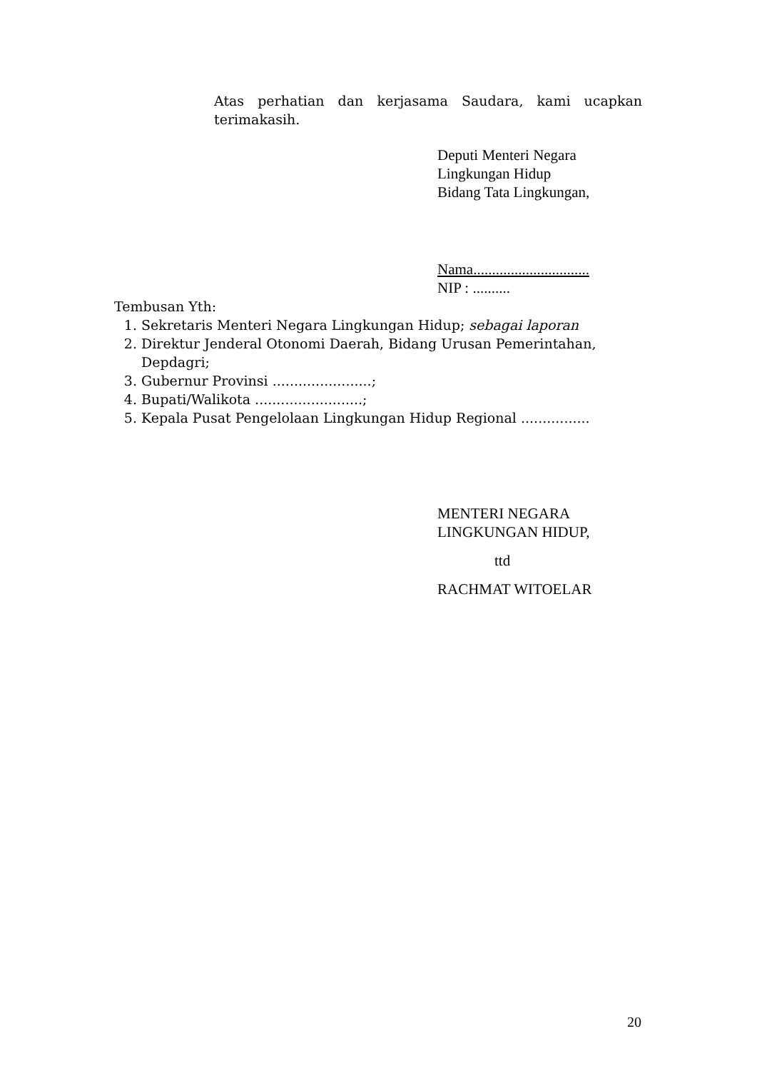Atas perhatian dan kerjasama Saudara, kami ucapkan terimakasih.
Deputi Menteri Negara
Lingkungan Hidup
Bidang Tata Lingkungan,
Nama...............................
NIP : ..........
Tembusan Yth:
1. Sekretaris Menteri Negara Lingkungan Hidup; sebagai laporan
2. Direktur Jenderal Otonomi Daerah, Bidang Urusan Pemerintahan, Depdagri;
3. Gubernur Provinsi .......................;
4. Bupati/Walikota .........................;
5. Kepala Pusat Pengelolaan Lingkungan Hidup Regional ................
MENTERI NEGARA
LINGKUNGAN HIDUP,
ttd
RACHMAT WITOELAR
20